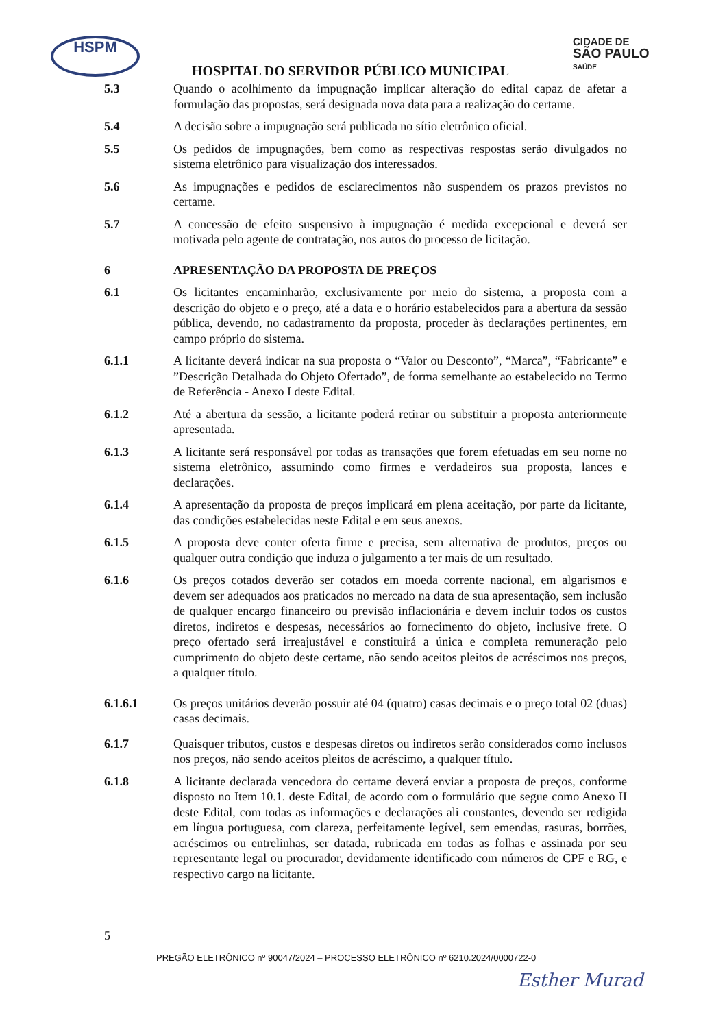HSPM
CIDADE DE
SÃO PAULO
SAÚDE
HOSPITAL DO SERVIDOR PÚBLICO MUNICIPAL
5.3 Quando o acolhimento da impugnação implicar alteração do edital capaz de afetar a formulação das propostas, será designada nova data para a realização do certame.
5.4 A decisão sobre a impugnação será publicada no sítio eletrônico oficial.
5.5 Os pedidos de impugnações, bem como as respectivas respostas serão divulgados no sistema eletrônico para visualização dos interessados.
5.6 As impugnações e pedidos de esclarecimentos não suspendem os prazos previstos no certame.
5.7 A concessão de efeito suspensivo à impugnação é medida excepcional e deverá ser motivada pelo agente de contratação, nos autos do processo de licitação.
6 APRESENTAÇÃO DA PROPOSTA DE PREÇOS
6.1 Os licitantes encaminharão, exclusivamente por meio do sistema, a proposta com a descrição do objeto e o preço, até a data e o horário estabelecidos para a abertura da sessão pública, devendo, no cadastramento da proposta, proceder às declarações pertinentes, em campo próprio do sistema.
6.1.1 A licitante deverá indicar na sua proposta o “Valor ou Desconto”, “Marca”, “Fabricante” e ”Descrição Detalhada do Objeto Ofertado”, de forma semelhante ao estabelecido no Termo de Referência - Anexo I deste Edital.
6.1.2 Até a abertura da sessão, a licitante poderá retirar ou substituir a proposta anteriormente apresentada.
6.1.3 A licitante será responsável por todas as transações que forem efetuadas em seu nome no sistema eletrônico, assumindo como firmes e verdadeiros sua proposta, lances e declarações.
6.1.4 A apresentação da proposta de preços implicará em plena aceitação, por parte da licitante, das condições estabelecidas neste Edital e em seus anexos.
6.1.5 A proposta deve conter oferta firme e precisa, sem alternativa de produtos, preços ou qualquer outra condição que induza o julgamento a ter mais de um resultado.
6.1.6 Os preços cotados deverão ser cotados em moeda corrente nacional, em algarismos e devem ser adequados aos praticados no mercado na data de sua apresentação, sem inclusão de qualquer encargo financeiro ou previsão inflacionária e devem incluir todos os custos diretos, indiretos e despesas, necessários ao fornecimento do objeto, inclusive frete. O preço ofertado será irreajustável e constituirá a única e completa remuneração pelo cumprimento do objeto deste certame, não sendo aceitos pleitos de acréscimos nos preços, a qualquer título.
6.1.6.1 Os preços unitários deverão possuir até 04 (quatro) casas decimais e o preço total 02 (duas) casas decimais.
6.1.7 Quaisquer tributos, custos e despesas diretos ou indiretos serão considerados como inclusos nos preços, não sendo aceitos pleitos de acréscimo, a qualquer título.
6.1.8 A licitante declarada vencedora do certame deverá enviar a proposta de preços, conforme disposto no Item 10.1. deste Edital, de acordo com o formulário que segue como Anexo II deste Edital, com todas as informações e declarações ali constantes, devendo ser redigida em língua portuguesa, com clareza, perfeitamente legível, sem emendas, rasuras, borrões, acréscimos ou entrelinhas, ser datada, rubricada em todas as folhas e assinada por seu representante legal ou procurador, devidamente identificado com números de CPF e RG, e respectivo cargo na licitante.
5
PREGÃO ELETRÔNICO nº 90047/2024 – PROCESSO ELETRÔNICO nº 6210.2024/0000722-0
Esther Murad